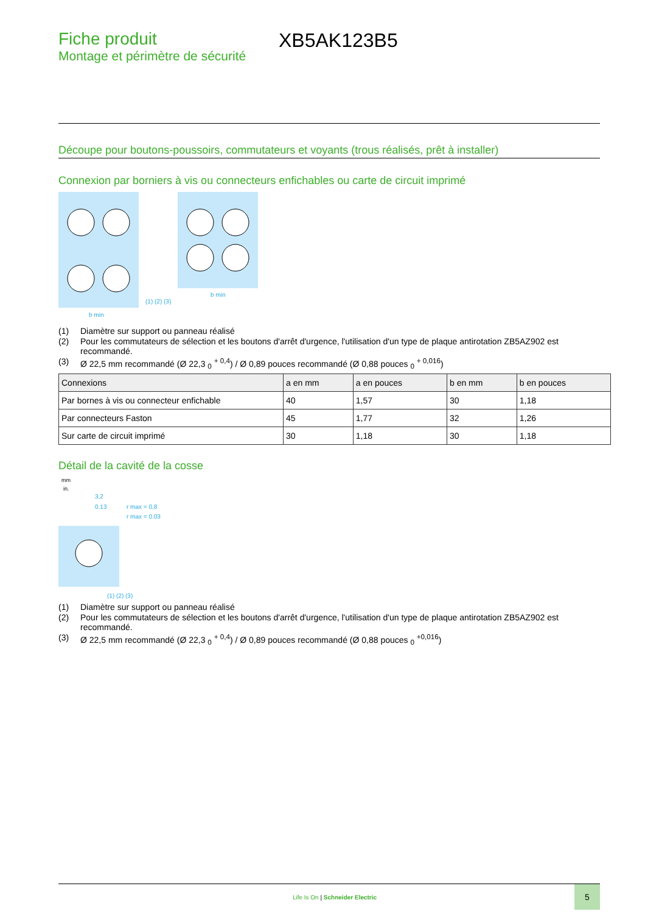Fiche produit
Montage et périmètre de sécurité
XB5AK123B5
Découpe pour boutons-poussoirs, commutateurs et voyants (trous réalisés, prêt à installer)
Connexion par borniers à vis ou connecteurs enfichables ou carte de circuit imprimé
b min
b min
(1) (2) (3)
(1) Diamètre sur support ou panneau réalisé
(2) Pour les commutateurs de sélection et les boutons d'arrêt d'urgence, l'utilisation d'un type de plaque antirotation ZB5AZ902 est recommandé.
(3) Ø 22,5 mm recommandé (Ø 22,3 <sub>0</sub> <sup>+ 0,4</sup>) / Ø 0,89 pouces recommandé (Ø 0,88 pouces <sub>0</sub> <sup>+ 0,016</sup>)
| Connexions | a en mm | a en pouces | b en mm | b en pouces |
| --- | --- | --- | --- | --- |
| Par bornes à vis ou connecteur enfichable | 40 | 1,57 | 30 | 1,18 |
| Par connecteurs Faston | 45 | 1,77 | 32 | 1,26 |
| Sur carte de circuit imprimé | 30 | 1,18 | 30 | 1,18 |
Détail de la cavité de la cosse
mm
in.
3,2
0.13
r max = 0,8
r max = 0.03
(1) (2) (3)
(1) Diamètre sur support ou panneau réalisé
(2) Pour les commutateurs de sélection et les boutons d'arrêt d'urgence, l'utilisation d'un type de plaque antirotation ZB5AZ902 est recommandé.
(3) Ø 22,5 mm recommandé (Ø 22,3 <sub>0</sub> <sup>+ 0,4</sup>) / Ø 0,89 pouces recommandé (Ø 0,88 pouces <sub>0</sub> <sup>+0,016</sup>)
Life Is On | Schneider Electric
5